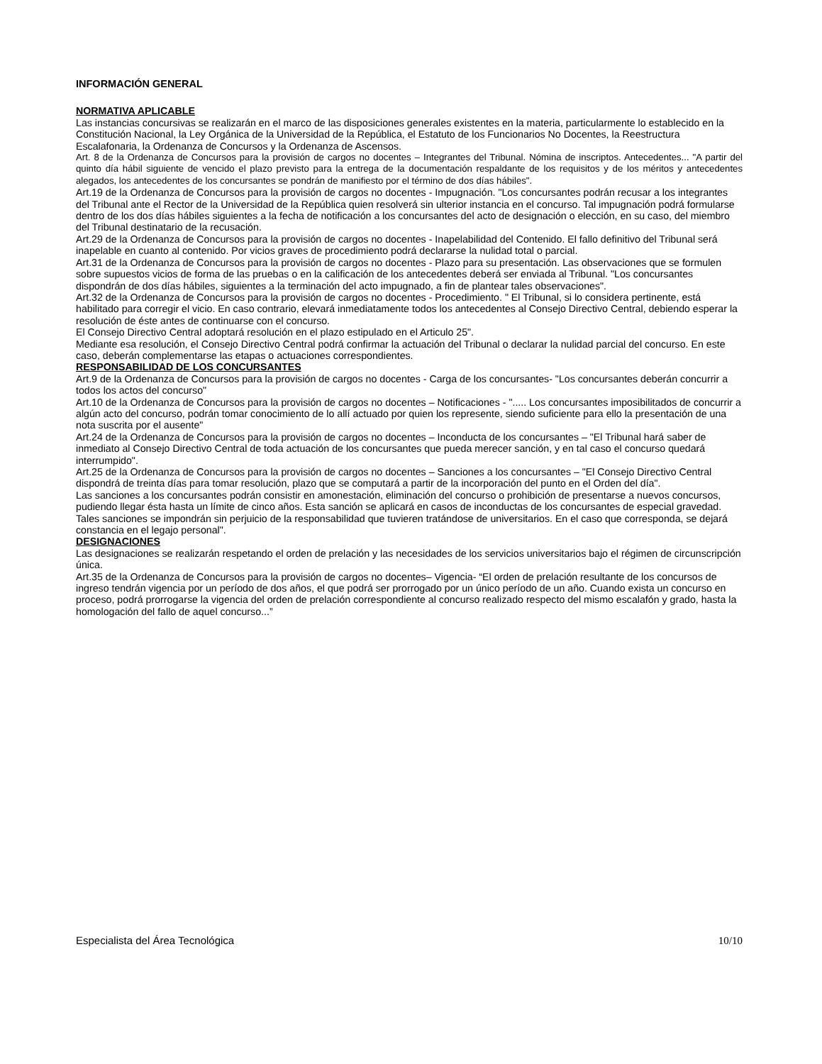INFORMACIÓN GENERAL
NORMATIVA APLICABLE
Las instancias concursivas se realizarán en el marco de las disposiciones generales existentes en la materia, particularmente lo establecido en la Constitución Nacional, la Ley Orgánica de la Universidad de la República, el Estatuto de los Funcionarios No Docentes, la Reestructura Escalafonaria, la Ordenanza de Concursos y la Ordenanza de Ascensos.
Art. 8 de la Ordenanza de Concursos para la provisión de cargos no docentes – Integrantes del Tribunal. Nómina de inscriptos. Antecedentes... "A partir del quinto día hábil siguiente de vencido el plazo previsto para la entrega de la documentación respaldante de los requisitos y de los méritos y antecedentes alegados, los antecedentes de los concursantes se pondrán de manifiesto por el término de dos días hábiles".
Art.19 de la Ordenanza de Concursos para la provisión de cargos no docentes - Impugnación. "Los concursantes podrán recusar a los integrantes del Tribunal ante el Rector de la Universidad de la República quien resolverá sin ulterior instancia en el concurso. Tal impugnación podrá formularse dentro de los dos días hábiles siguientes a la fecha de notificación a los concursantes del acto de designación o elección, en su caso, del miembro del Tribunal destinatario de la recusación.
Art.29 de la Ordenanza de Concursos para la provisión de cargos no docentes - Inapelabilidad del Contenido. El fallo definitivo del Tribunal será inapelable en cuanto al contenido. Por vicios graves de procedimiento podrá declararse la nulidad total o parcial.
Art.31 de la Ordenanza de Concursos para la provisión de cargos no docentes - Plazo para su presentación. Las observaciones que se formulen sobre supuestos vicios de forma de las pruebas o en la calificación de los antecedentes deberá ser enviada al Tribunal. "Los concursantes dispondrán de dos días hábiles, siguientes a la terminación del acto impugnado, a fin de plantear tales observaciones".
Art.32 de la Ordenanza de Concursos para la provisión de cargos no docentes - Procedimiento. " El Tribunal, si lo considera pertinente, está habilitado para corregir el vicio. En caso contrario, elevará inmediatamente todos los antecedentes al Consejo Directivo Central, debiendo esperar la resolución de éste antes de continuarse con el concurso.
El Consejo Directivo Central adoptará resolución en el plazo estipulado en el Articulo 25".
Mediante esa resolución, el Consejo Directivo Central podrá confirmar la actuación del Tribunal o declarar la nulidad parcial del concurso. En este caso, deberán complementarse las etapas o actuaciones correspondientes.
RESPONSABILIDAD DE LOS CONCURSANTES
Art.9 de la Ordenanza de Concursos para la provisión de cargos no docentes - Carga de los concursantes- "Los concursantes deberán concurrir a todos los actos del concurso"
Art.10 de la Ordenanza de Concursos para la provisión de cargos no docentes – Notificaciones - "..... Los concursantes imposibilitados de concurrir a algún acto del concurso, podrán tomar conocimiento de lo allí actuado por quien los represente, siendo suficiente para ello la presentación de una nota suscrita por el ausente"
Art.24 de la Ordenanza de Concursos para la provisión de cargos no docentes – Inconducta de los concursantes – "El Tribunal hará saber de inmediato al Consejo Directivo Central de toda actuación de los concursantes que pueda merecer sanción, y en tal caso el concurso quedará interrumpido".
Art.25 de la Ordenanza de Concursos para la provisión de cargos no docentes – Sanciones a los concursantes – "El Consejo Directivo Central dispondrá de treinta días para tomar resolución, plazo que se computará a partir de la incorporación del punto en el Orden del día".
Las sanciones a los concursantes podrán consistir en amonestación, eliminación del concurso o prohibición de presentarse a nuevos concursos, pudiendo llegar ésta hasta un límite de cinco años. Esta sanción se aplicará en casos de inconductas de los concursantes de especial gravedad.
Tales sanciones se impondrán sin perjuicio de la responsabilidad que tuvieren tratándose de universitarios. En el caso que corresponda, se dejará constancia en el legajo personal".
DESIGNACIONES
Las designaciones se realizarán respetando el orden de prelación y las necesidades de los servicios universitarios bajo el régimen de circunscripción única.
Art.35 de la Ordenanza de Concursos para la provisión de cargos no docentes– Vigencia- “El orden de prelación resultante de los concursos de ingreso tendrán vigencia por un período de dos años, el que podrá ser prorrogado por un único período de un año. Cuando exista un concurso en proceso, podrá prorrogarse la vigencia del orden de prelación correspondiente al concurso realizado respecto del mismo escalafón y grado, hasta la homologación del fallo de aquel concurso...”
Especialista del Área Tecnológica 10/10